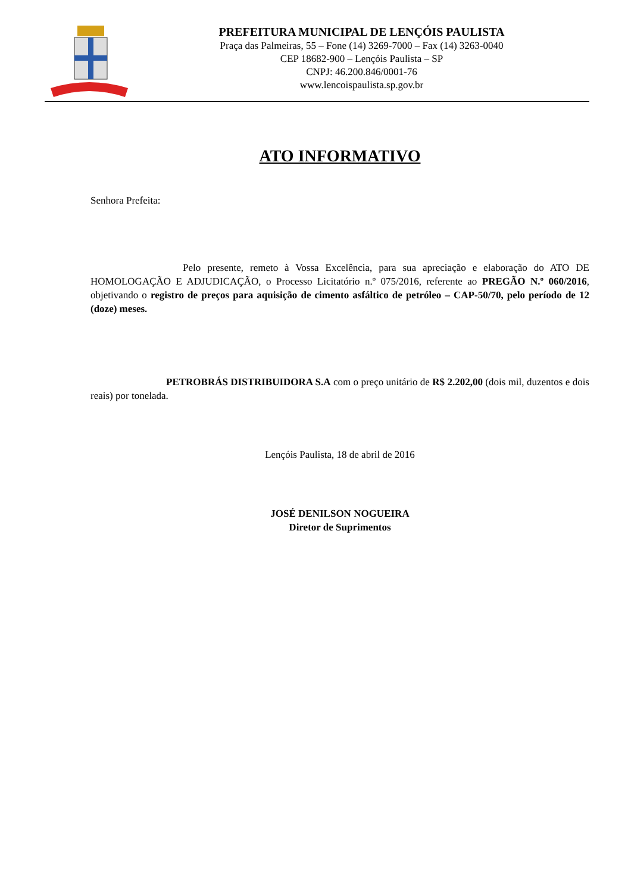PREFEITURA MUNICIPAL DE LENÇÓIS PAULISTA
Praça das Palmeiras, 55 – Fone (14) 3269-7000 – Fax (14) 3263-0040
CEP 18682-900 – Lençóis Paulista – SP
CNPJ: 46.200.846/0001-76
www.lencoispaulista.sp.gov.br
ATO INFORMATIVO
Senhora Prefeita:
Pelo presente, remeto à Vossa Excelência, para sua apreciação e elaboração do ATO DE HOMOLOGAÇÃO E ADJUDICAÇÃO, o Processo Licitatório n.º 075/2016, referente ao PREGÃO N.º 060/2016, objetivando o registro de preços para aquisição de cimento asfáltico de petróleo – CAP-50/70, pelo período de 12 (doze) meses.
PETROBRÁS DISTRIBUIDORA S.A com o preço unitário de R$ 2.202,00 (dois mil, duzentos e dois reais) por tonelada.
Lençóis Paulista, 18 de abril de 2016
JOSÉ DENILSON NOGUEIRA
Diretor de Suprimentos